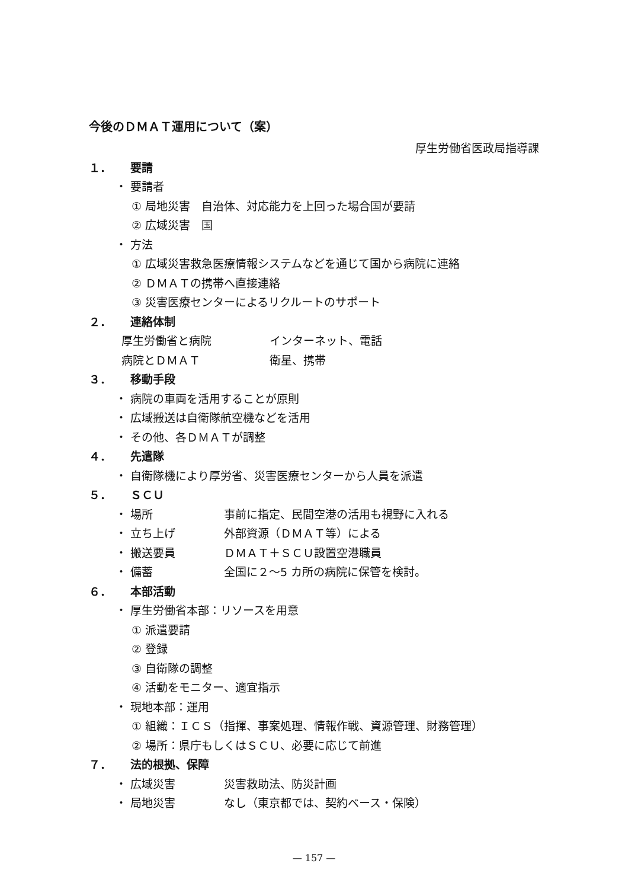今後のＤＭＡＴ運用について（案）
厚生労働省医政局指導課
１． 要請
・ 要請者
① 局地災害　自治体、対応能力を上回った場合国が要請
② 広域災害　国
・ 方法
① 広域災害救急医療情報システムなどを通じて国から病院に連絡
② ＤＭＡＴの携帯へ直接連絡
③ 災害医療センターによるリクルートのサポート
２． 連絡体制
厚生労働省と病院 インターネット、電話
病院とＤＭＡＴ 衛星、携帯
３． 移動手段
・ 病院の車両を活用することが原則
・ 広域搬送は自衛隊航空機などを活用
・ その他、各ＤＭＡＴが調整
４． 先遣隊
・ 自衛隊機により厚労省、災害医療センターから人員を派遣
５． ＳＣＵ
・ 場所 事前に指定、民間空港の活用も視野に入れる
・ 立ち上げ 外部資源（ＤＭＡＴ等）による
・ 搬送要員 ＤＭＡＴ＋ＳＣＵ設置空港職員
・ 備蓄 全国に２～5 カ所の病院に保管を検討。
６． 本部活動
・ 厚生労働省本部：リソースを用意
① 派遣要請
② 登録
③ 自衛隊の調整
④ 活動をモニター、適宜指示
・ 現地本部：運用
① 組織：ＩＣＳ（指揮、事案処理、情報作戦、資源管理、財務管理）
② 場所：県庁もしくはＳＣＵ、必要に応じて前進
７． 法的根拠、保障
・ 広域災害 災害救助法、防災計画
・ 局地災害 なし（東京都では、契約ベース・保険）
— 157 —